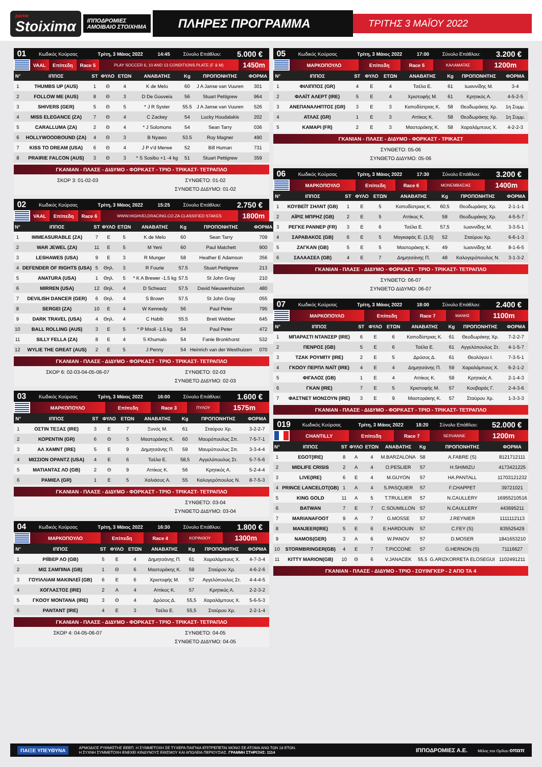pame
Stoiximα
ΙΠΠΟΔΡΟΜΙΕΣ
ΑΜΟΙΒΑΙΟ ΣΤΟΙΧΗΜΑ
ΠΛΗΡΕΣ ΠΡΟΓΡΑΜΜΑ
ΤΡΙΤΗΣ 3 ΜΑΪΟΥ 2022
| 01 | Κωδικός Κούρσας | Τρίτη, 3 Μάιος 2022 | 14:45 | Σύνολο Επάθλου: | 5.000 € |
| | VAAL | Επίπεδη | Race 5 | PLAY SOCCER 6, 10 AND 13 CONDITIONS PLATE (F & M) | 1450m |
| Ν° | ΙΠΠΟΣ | ST | ΦΥΛΟ | ΕΤΩΝ | ΑΝΑΒΑΤΗΣ | Kg | ΠΡΟΠΟΝΗΤΗΣ | ΦΟΡΜΑ |
| --- | --- | --- | --- | --- | --- | --- | --- | --- |
| 1 | THUMBS UP (AUS) | 1 | Θ | 4 | K de Melo | 60 | J A Janse van Vuuren | 301 |
| 2 | FOLLOW ME (AUS) | 8 | Θ | 3 | D De Gouveia | 56 | Stuart Pettigrew | 964 |
| 3 | SHIVERS (GER) | 5 | Θ | 5 | * J R Syster | 55.5 | J A Janse van Vuuren | 526 |
| 4 | MISS ELEGANCE (ZA) | 7 | Θ | 4 | C Zackey | 54 | Lucky Houdalakis | 202 |
| 5 | CARALLUMA (ZA) | 2 | Θ | 4 | * J Solomons | 54 | Sean Tarry | 036 |
| 6 | HOLLYWOODBOUND (ZA) | 4 | Θ | 3 | B Nyawo | 53.5 | Roy Magner | 490 |
| 7 | KISS TO DREAM (USA) | 6 | Θ | 4 | J P v'd Merwe | 52 | Bill Human | 731 |
| 8 | PRAIRIE FALCON (AUS) | 3 | Θ | 3 | * S Sosibo +1 -4 kg | 51 | Stuart Pettigrew | 359 |
ΓΚΑΝΙΑΝ - ΠΛΑΣΕ - ΔΙΔΥΜΟ - ΦΟΡΚΑΣΤ - ΤΡΙΟ - ΤΡΙΚΑΣΤ- ΤΕΤΡΑΠΛΟ
ΣΚΟΡ 3: 01-02-03 ΣΥΝΘΕΤΟ: 01-02
ΣΥΝΘΕΤΟ ΔΙΔΥΜΟ: 01-02
| 02 | Κωδικός Κούρσας | Τρίτη, 3 Μάιος 2022 | 15:25 | Σύνολο Επάθλου: | 2.750 € |
| | VAAL | Επίπεδη | Race 6 | WWW.HIGHVELDRACING.CO.ZA CLASSIFIED STAKES | 1800m |
| Ν° | ΙΠΠΟΣ | ST | ΦΥΛΟ | ΕΤΩΝ | ΑΝΑΒΑΤΗΣ | Kg | ΠΡΟΠΟΝΗΤΗΣ | ΦΟΡΜΑ |
| --- | --- | --- | --- | --- | --- | --- | --- | --- |
| 1 | IMMEASURABLE (ZA) | 7 | Ε | 5 | K de Melo | 60 | Sean Tarry | 709 |
| 2 | WAR JEWEL (ZA) | 11 | Ε | 5 | M Yeni | 60 | Paul Matchett | 900 |
| 3 | LESHAWES (USA) | 9 | Ε | 3 | R Munger | 58 | Heather E Adamson | 356 |
| 4 | DEFENDER OF RIGHTS (USA) | 5 | Θηλ. | 3 | R Fourie | 57.5 | Stuart Pettigrew | 213 |
| 5 | ANATURA (USA) | 1 | Θηλ. | 5 | * K A Brewer -1.5 kg | 57.5 | St John Gray | 210 |
| 6 | MIRREN (USA) | 12 | Θηλ. | 4 | D Schwarz | 57.5 | David Nieuwenhuizen | 480 |
| 7 | DEVILISH DANCER (GER) | 6 | Θηλ. | 4 | S Brown | 57.5 | St John Gray | 055 |
| 8 | SERGEI (ZA) | 10 | Ε | 4 | W Kennedy | 56 | Paul Peter | 795 |
| 9 | DARK TRAVEL (USA) | 4 | Θηλ. | 4 | C Habib | 55.5 | Brett Webber | 645 |
| 10 | BALL ROLLING (AUS) | 3 | Ε | 5 | * P Mxoli -1.5 kg | 54 | Paul Peter | 472 |
| 11 | SILLY FELLA (ZA) | 8 | Ε | 4 | S Khumalo | 54 | Fanie Bronkhorst | 532 |
| 12 | WYLIE THE GREAT (AUS) | 2 | Ε | 5 | J Penny | 54 | Heinrich van der Westhuizen | 070 |
ΓΚΑΝΙΑΝ - ΠΛΑΣΕ - ΔΙΔΥΜΟ - ΦΟΡΚΑΣΤ - ΤΡΙΟ - ΤΡΙΚΑΣΤ- ΤΕΤΡΑΠΛΟ
ΣΚΟΡ 6: 02-03-04-05-06-07 ΣΥΝΘΕΤΟ: 02-03
ΣΥΝΘΕΤΟ ΔΙΔΥΜΟ: 02-03
| 03 | Κωδικός Κούρσας | Τρίτη, 3 Μάιος 2022 | 16:00 | Σύνολο Επάθλου: | 1.600 € |
| | ΜΑΡΚΟΠΟΥΛΟ | Επίπεδη | Race 3 | ΠΥΛΟΥ | 1575m |
| Ν° | ΙΠΠΟΣ | ST | ΦΥΛΟ | ΕΤΩΝ | ΑΝΑΒΑΤΗΣ | Kg | ΠΡΟΠΟΝΗΤΗΣ | ΦΟΡΜΑ |
| --- | --- | --- | --- | --- | --- | --- | --- | --- |
| 1 | ΟΣΤΙΝ ΤΕΞΑΣ (IRE) | 3 | Ε | 7 | Ξυνός Μ. | 61 | Σταύρου Χρ. | 3-2-2-7 |
| 2 | ΚΟΡΕΝΤΙΝ (GR) | 6 | Θ | 5 | Μαστοράκης Κ. | 60 | Μαυρόπουλος Σπ. | 7-5-7-1 |
| 3 | ΑΛ ΧΑΜΝΤ (IRE) | 5 | Ε | 9 | Δημητσάνης Π. | 59 | Μαυρόπουλος Σπ. | 3-3-4-4 |
| 4 | ΜΙΣΣΙΟΝ ΟΡΑΝΤΖ (USA) | 4 | Ε | 6 | Τσέλα Ε. | 58,5 | Αγγελόπουλος Στ. | 5-7-5-6 |
| 5 | ΜΑΤΙΑΝΤΑΣ ΛΟ (GB) | 2 | Θ | 9 | Αττίκος Κ. | 56 | Κρητικός Α. | 5-2-4-4 |
| 6 | ΡΑΜΙΕΛ (GR) | 1 | Ε | 5 | Χαλιάσος Α. | 55 | Καλογερόπουλος Ν. | 8-7-5-3 |
ΓΚΑΝΙΑΝ - ΠΛΑΣΕ - ΔΙΔΥΜΟ - ΦΟΡΚΑΣΤ - ΤΡΙΟ - ΤΡΙΚΑΣΤ- ΤΕΤΡΑΠΛΟ
ΣΥΝΘΕΤΟ: 03-04
ΣΥΝΘΕΤΟ ΔΙΔΥΜΟ: 03-04
| 04 | Κωδικός Κούρσας | Τρίτη, 3 Μάιος 2022 | 16:30 | Σύνολο Επάθλου: | 1.800 € |
| | ΜΑΡΚΟΠΟΥΛΟ | Επίπεδη | Race 4 | ΚΟΡΙΝΘΟΥ | 1300m |
| Ν° | ΙΠΠΟΣ | ST | ΦΥΛΟ | ΕΤΩΝ | ΑΝΑΒΑΤΗΣ | Kg | ΠΡΟΠΟΝΗΤΗΣ | ΦΟΡΜΑ |
| --- | --- | --- | --- | --- | --- | --- | --- | --- |
| 1 | ΡΙΪΒΕΡ ΛΟ (GB) | 5 | Ε | 4 | Δημητσάνης Π. | 61 | Χαραλάμπους Χ. | 4-7-3-4 |
| 2 | ΜΙΣ ΣΑΜΠΙΝΑ (GB) | 1 | Θ | 6 | Μαστοράκης Κ. | 59 | Σταύρου Χρ. | 4-6-2-6 |
| 3 | ΓΟΥΙΛΛΙΑΜ ΜΑΚΙΝΛΕΪ (GB) | 6 | Ε | 6 | Χριστοφής Μ. | 57 | Αγγελόπουλος Στ. | 4-4-4-5 |
| 4 | ΧΟΓΛΑΣΤΟΣ (IRE) | 2 | Α | 4 | Αττίκος Κ. | 57 | Κρητικός Α. | 2-2-3-2 |
| 5 | ΓΚΟΟΥ ΜΟΝΤΑΝΑ (IRE) | 3 | Θ | 4 | Δρόσος Δ. | 55,5 | Χαραλάμπους Χ. | 5-6-5-3 |
| 6 | ΡΑΝΤΑΝΤ (IRE) | 4 | Ε | 3 | Τσέλα Ε. | 55,5 | Σταύρου Χρ. | 2-2-1-4 |
ΓΚΑΝΙΑΝ - ΠΛΑΣΕ - ΔΙΔΥΜΟ - ΦΟΡΚΑΣΤ - ΤΡΙΟ - ΤΡΙΚΑΣΤ- ΤΕΤΡΑΠΛΟ
ΣΚΟΡ 4: 04-05-06-07 ΣΥΝΘΕΤΟ: 04-05
ΣΥΝΘΕΤΟ ΔΙΔΥΜΟ: 04-05
| 05 | Κωδικός Κούρσας | Τρίτη, 3 Μάιος 2022 | 17:00 | Σύνολο Επάθλου: | 3.200 € |
| | ΜΑΡΚΟΠΟΥΛΟ | Επίπεδη | Race 5 | ΚΑΛΑΜΑΤΑΣ | 1200m |
| Ν° | ΙΠΠΟΣ | ST | ΦΥΛΟ | ΕΤΩΝ | ΑΝΑΒΑΤΗΣ | Kg | ΠΡΟΠΟΝΗΤΗΣ | ΦΟΡΜΑ |
| --- | --- | --- | --- | --- | --- | --- | --- | --- |
| 1 | ΦΙΛΙΠΠΟΣ (GR) | 4 | Ε | 4 | Τσέλα Ε. | 61 | Ιωαννίδης Μ. | 3-4 |
| 2 | ΦΛΑΪΤ ΑΛΕΡΤ (IRE) | 5 | Ε | 4 | Χριστοφής Μ. | 61 | Κρητικός Α. | 4-5-2-5 |
| 3 | ΑΝΕΠΑΝΑΛΗΠΤΟΣ (GR) | 3 | Ε | 3 | Καποδίστριας Κ. | 58 | Θεοδωράκης Χρ. | 1η Συμμ. |
| 4 | ΑΤΛΑΣ (GR) | 1 | Ε | 3 | Αττίκος Κ. | 58 | Θεοδωράκης Χρ. | 1η Συμμ. |
| 5 | ΚΑΜΑΡΙ (FR) | 2 | Ε | 3 | Μαστοράκης Κ. | 58 | Χαραλάμπους Χ. | 4-2-2-3 |
ΓΚΑΝΙΑΝ - ΠΛΑΣΕ - ΔΙΔΥΜΟ - ΦΟΡΚΑΣΤ - ΤΡΙΚΑΣΤ
ΣΥΝΘΕΤΟ: 05-06
ΣΥΝΘΕΤΟ ΔΙΔΥΜΟ: 05-06
| 06 | Κωδικός Κούρσας | Τρίτη, 3 Μάιος 2022 | 17:30 | Σύνολο Επάθλου: | 3.200 € |
| | ΜΑΡΚΟΠΟΥΛΟ | Επίπεδη | Race 6 | ΜΟΝΕΜΒΑΣΙΑΣ | 1400m |
| Ν° | ΙΠΠΟΣ | ST | ΦΥΛΟ | ΕΤΩΝ | ΑΝΑΒΑΤΗΣ | Kg | ΠΡΟΠΟΝΗΤΗΣ | ΦΟΡΜΑ |
| --- | --- | --- | --- | --- | --- | --- | --- | --- |
| 1 | ΚΟΥΒΕΪΤ ΣΗΛΝΤ (GB) | 1 | Ε | 5 | Καποδίστριας Κ. | 60,5 | Θεοδωράκης Χρ. | 2-1-1-1 |
| 2 | ΑΪΡΙΣ ΜΠΡΗΖ (GB) | 2 | Ε | 5 | Αττίκος Κ. | 58 | Θεοδωράκης Χρ. | 4-5-5-7 |
| 3 | ΡΕΓΚΕ ΡΑΝΝΕΡ (FR) | 3 | Ε | 6 | Τσέλα Ε. | 57,5 | Ιωαννίδης Μ. | 3-3-5-1 |
| 4 | ΣΑΡΑΒΑΚΟΣ (GB) | 6 | Ε | 5 | Μαγκαφάς Ε. (1,5) | 52 | Σταύρου Χρ. | 6-6-1-3 |
| 5 | ΖΑΓΚΑΝ (GB) | 5 | Ε | 5 | Μαστοράκης Κ. | 49 | Ιωαννίδης Μ. | 8-1-6-5 |
| 6 | ΣΑΛΑΑΣΕΛ (GB) | 4 | Ε | 7 | Δημητσάνης Π. | 48 | Καλογερόπουλος Ν. | 3-1-3-2 |
ΓΚΑΝΙΑΝ - ΠΛΑΣΕ - ΔΙΔΥΜΟ - ΦΟΡΚΑΣΤ - ΤΡΙΟ - ΤΡΙΚΑΣΤ- ΤΕΤΡΑΠΛΟ
ΣΥΝΘΕΤΟ: 06-07
ΣΥΝΘΕΤΟ ΔΙΔΥΜΟ: 06-07
| 07 | Κωδικός Κούρσας | Τρίτη, 3 Μάιος 2022 | 18:00 | Σύνολο Επάθλου: | 2.400 € |
| | ΜΑΡΚΟΠΟΥΛΟ | Επίπεδη | Race 7 | ΜΑΝΗΣ | 1100m |
| Ν° | ΙΠΠΟΣ | ST | ΦΥΛΟ | ΕΤΩΝ | ΑΝΑΒΑΤΗΣ | Kg | ΠΡΟΠΟΝΗΤΗΣ | ΦΟΡΜΑ |
| --- | --- | --- | --- | --- | --- | --- | --- | --- |
| 1 | ΜΠΑΡΑΣΤΙ ΝΤΑΝΣΕΡ (IRE) | 6 | Ε | 6 | Καποδίστριας Κ. | 61 | Θεοδωράκης Χρ. | 7-2-2-7 |
| 2 | ΠΕΝΡΟΣ (GB) | 5 | Ε | 6 | Τσέλα Ε. | 61 | Αγγελόπουλος Στ. | 4-1-5-7 |
| 3 | ΤΖΑΚ ΡΟΥΜΠΥ (IRE) | 2 | Ε | 5 | Δρόσος Δ. | 61 | Θεολόγου Ι. | 7-3-5-1 |
| 4 | ΓΚΟΟΥ ΠΕΡΠΛ ΝΑΪΤ (IRE) | 4 | Ε | 4 | Δημητσάνης Π. | 59 | Χαραλάμπους Χ. | 6-2-1-2 |
| 5 | ΦΙΓΑΛΟΣ (GB) | 1 | Ε | 4 | Αττίκος Κ. | 59 | Κρητικός Α. | 2-1-4-3 |
| 6 | ΓΚΑΝ (IRE) | 7 | Ε | 5 | Χριστοφής Μ. | 57 | Κουβαράς Γ. | 2-4-3-6 |
| 7 | ΦΑΣΤΝΕΤ ΜΟΝΣΟΥΝ (IRE) | 3 | Ε | 9 | Μαστοράκης Κ. | 57 | Σταύρου Χρ. | 1-3-3-3 |
ΓΚΑΝΙΑΝ - ΠΛΑΣΕ - ΔΙΔΥΜΟ - ΦΟΡΚΑΣΤ - ΤΡΙΟ - ΤΡΙΚΑΣΤ- ΤΕΤΡΑΠΛΟ
| 019 | Κωδικός Κούρσας | Τρίτη, 3 Μάιος 2022 | 18:20 | Σύνολο Επάθλου: | 52.000 € |
| | CHANTILLY | Επίπεδη | Race 7 | SERVANNE | 1200m |
| Ν° | ΙΠΠΟΣ | ST | ΦΥΛΟ | ΕΤΩΝ | ΑΝΑΒΑΤΗΣ | Kg | ΠΡΟΠΟΝΗΤΗΣ | ΦΟΡΜΑ |
| --- | --- | --- | --- | --- | --- | --- | --- | --- |
| 1 | EGOT(IRE) | 8 | Α | 4 | M.BARZALONA | 58 | A.FABRE (S) | 8121712111 |
| 2 | MIDLIFE CRISIS | 2 | Α | 4 | O.PESLIER | 57 | H.SHIMIZU | 4173421225 |
| 3 | LIVE(IRE) | 6 | Ε | 4 | M.GUYON | 57 | HA.PANTALL | 11703121232 |
| 4 | PRINCE LANCELOT(GB) | 1 | Α | 4 | S.PASQUIER | 57 | F.CHAPPET | 39721021 |
| 5 | KING GOLD | 11 | Α | 5 | T.TRULLIER | 57 | N.CAULLERY | 16955210516 |
| 6 | BATWAN | 7 | Ε | 7 | C.SOUMILLON | 57 | N.CAULLERY | 443695211 |
| 7 | MARIANAFOOT | 9 | Α | 7 | G.MOSSE | 57 | J.REYNIER | 1111112113 |
| 8 | MANJEER(IRE) | 5 | Ε | 6 | E.HARDOUIN | 57 | C.FEY (S) | 835525429 |
| 9 | NAMOS(GER) | 3 | Α | 6 | W.PANOV | 57 | D.MOSER | 1841653210 |
| 10 | STORMBRINGER(GB) | 4 | Ε | 7 | T.PICCONE | 57 | G.HERNON (S) | 71116627 |
| 11 | KITTY MARION(GB) | 10 | Θ | 6 | V.JANACEK | 55,5 | G.ARIZKORRETA ELOSEGUI | 1102491211 |
ΓΚΑΝΙΑΝ - ΠΛΑΣΕ - ΔΙΔΥΜΟ - ΤΡΙΟ - ΣΟΥΙΝΓΚΕΡ - 2 ΑΠΟ ΤΑ 4
ΠΑΙΞΕ ΥΠΕΥΘΥΝΑ ΑΡΜΟΔΙΟΣ ΡΥΘΜΙΣΤΗΣ ΕΕΕΠ. Η ΣΥΜΜΕΤΟΧΗ ΣΕ ΤΥΧΕΡΑ ΠΑΙΓΝΙΑ ΕΠΙΤΡΕΠΕΤΑΙ ΜΟΝΟ ΣΕ ΑΤΟΜΑ ΑΝΩ ΤΩΝ 18 ΕΤΩΝ.
Η ΣΥΧΝΗ ΣΥΜΜΕΤΟΧΗ ΕΝΕΧΕΙ ΚΙΝΔΥΝΟΥΣ ΕΘΙΣΜΟΥ ΚΑΙ ΑΠΩΛΕΙΑ ΠΕΡΙΟΥΣΙΑΣ. ΓΡΑΜΜΗ ΣΤΗΡΙΞΗΣ: 1114 ΙΠΠΟΔΡΟΜΙΕΣ Α.Ε. Μέλος του Ομίλου οπαπ